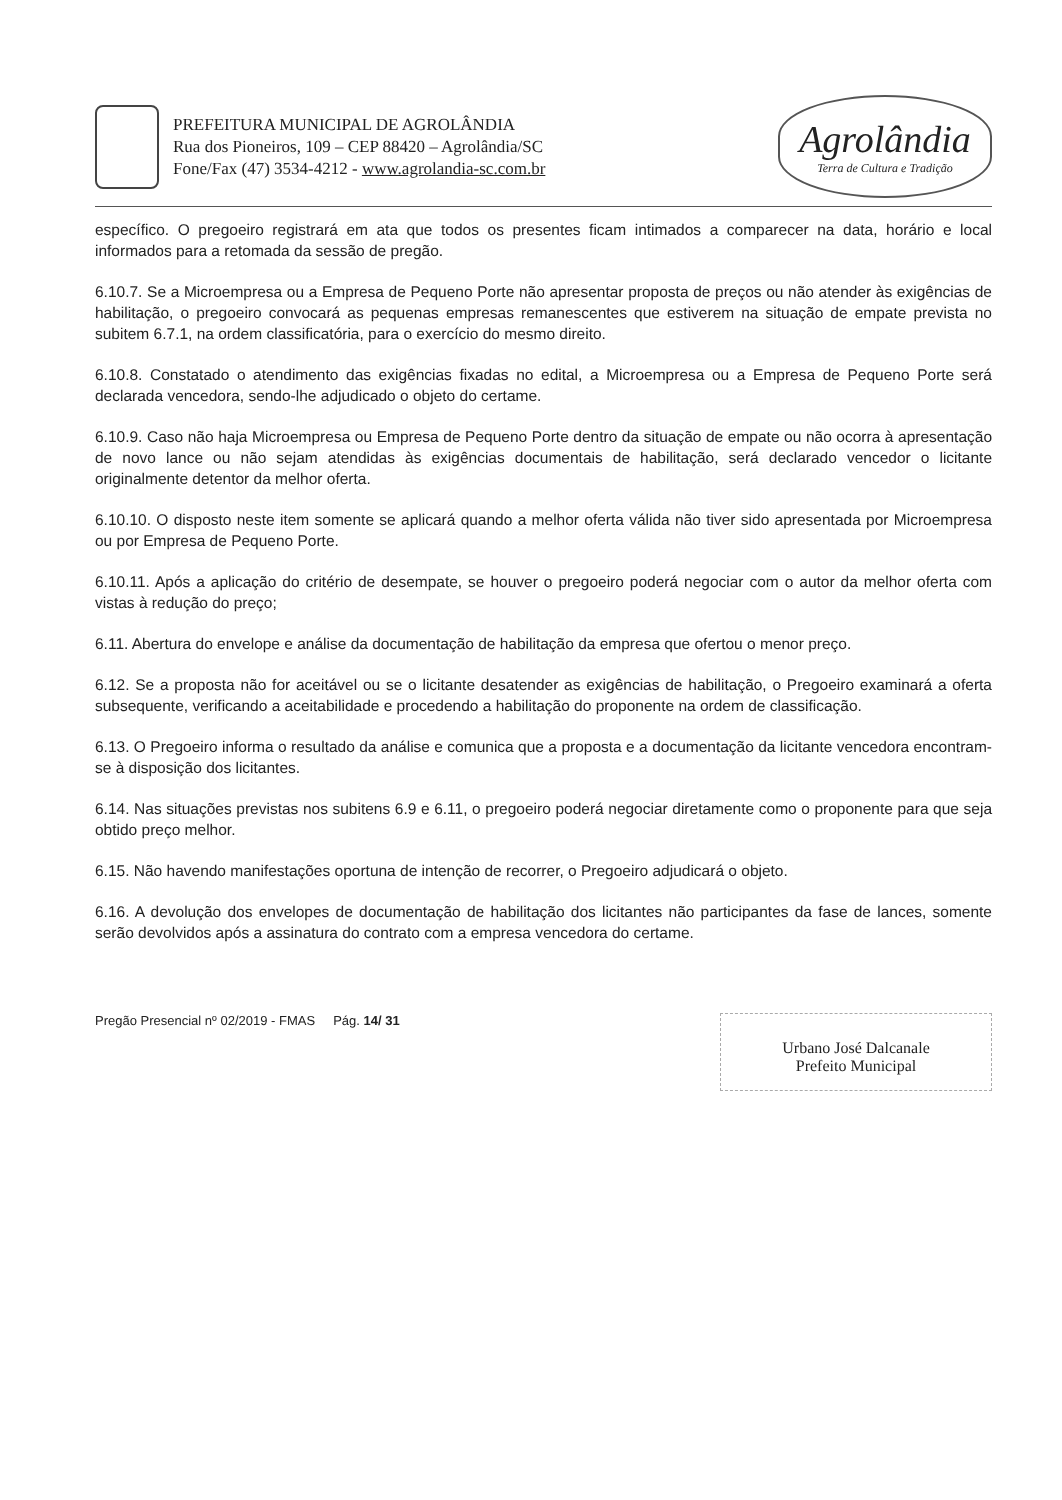PREFEITURA MUNICIPAL DE AGROLÂNDIA
Rua dos Pioneiros, 109 – CEP 88420 – Agrolândia/SC
Fone/Fax (47) 3534-4212 - www.agrolandia-sc.com.br
Agrolândia
Terra de Cultura e Tradição
específico. O pregoeiro registrará em ata que todos os presentes ficam intimados a comparecer na data, horário e local informados para a retomada da sessão de pregão.
6.10.7. Se a Microempresa ou a Empresa de Pequeno Porte não apresentar proposta de preços ou não atender às exigências de habilitação, o pregoeiro convocará as pequenas empresas remanescentes que estiverem na situação de empate prevista no subitem 6.7.1, na ordem classificatória, para o exercício do mesmo direito.
6.10.8. Constatado o atendimento das exigências fixadas no edital, a Microempresa ou a Empresa de Pequeno Porte será declarada vencedora, sendo-lhe adjudicado o objeto do certame.
6.10.9. Caso não haja Microempresa ou Empresa de Pequeno Porte dentro da situação de empate ou não ocorra à apresentação de novo lance ou não sejam atendidas às exigências documentais de habilitação, será declarado vencedor o licitante originalmente detentor da melhor oferta.
6.10.10. O disposto neste item somente se aplicará quando a melhor oferta válida não tiver sido apresentada por Microempresa ou por Empresa de Pequeno Porte.
6.10.11. Após a aplicação do critério de desempate, se houver o pregoeiro poderá negociar com o autor da melhor oferta com vistas à redução do preço;
6.11. Abertura do envelope e análise da documentação de habilitação da empresa que ofertou o menor preço.
6.12. Se a proposta não for aceitável ou se o licitante desatender as exigências de habilitação, o Pregoeiro examinará a oferta subsequente, verificando a aceitabilidade e procedendo a habilitação do proponente na ordem de classificação.
6.13. O Pregoeiro informa o resultado da análise e comunica que a proposta e a documentação da licitante vencedora encontram-se à disposição dos licitantes.
6.14. Nas situações previstas nos subitens 6.9 e 6.11, o pregoeiro poderá negociar diretamente como o proponente para que seja obtido preço melhor.
6.15. Não havendo manifestações oportuna de intenção de recorrer, o Pregoeiro adjudicará o objeto.
6.16. A devolução dos envelopes de documentação de habilitação dos licitantes não participantes da fase de lances, somente serão devolvidos após a assinatura do contrato com a empresa vencedora do certame.
Pregão Presencial nº 02/2019 - FMAS Pág. 14/ 31
Urbano José Dalcanale
Prefeito Municipal